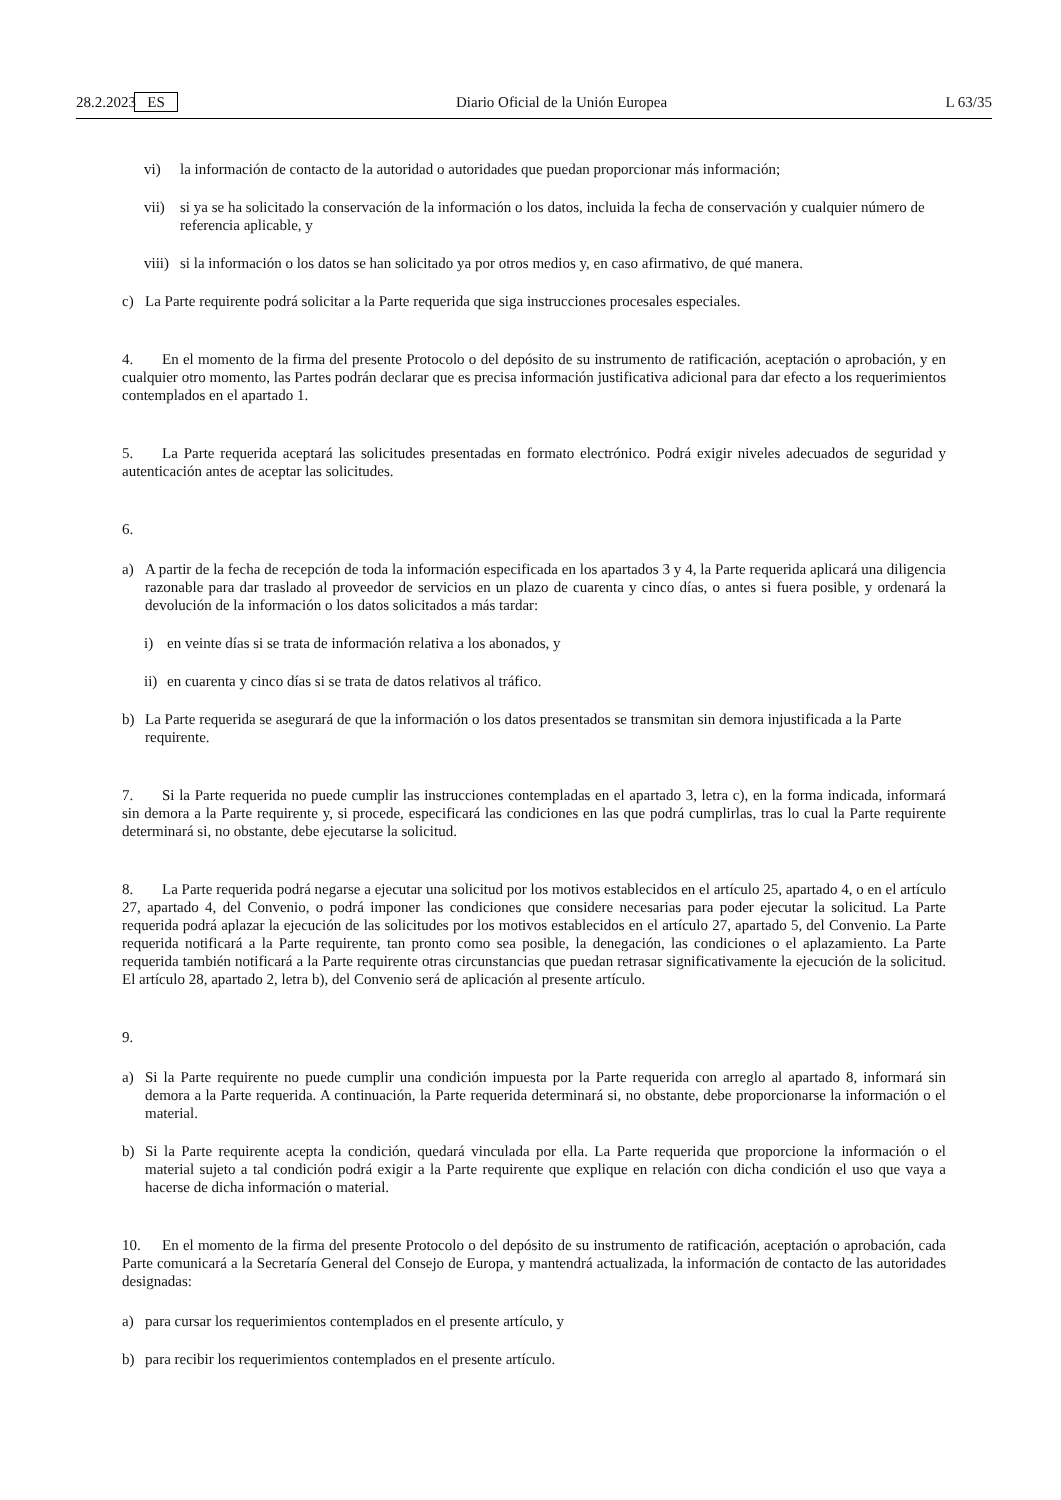28.2.2023 ES Diario Oficial de la Unión Europea L 63/35
vi) la información de contacto de la autoridad o autoridades que puedan proporcionar más información;
vii) si ya se ha solicitado la conservación de la información o los datos, incluida la fecha de conservación y cualquier número de referencia aplicable, y
viii) si la información o los datos se han solicitado ya por otros medios y, en caso afirmativo, de qué manera.
c) La Parte requirente podrá solicitar a la Parte requerida que siga instrucciones procesales especiales.
4. En el momento de la firma del presente Protocolo o del depósito de su instrumento de ratificación, aceptación o aprobación, y en cualquier otro momento, las Partes podrán declarar que es precisa información justificativa adicional para dar efecto a los requerimientos contemplados en el apartado 1.
5. La Parte requerida aceptará las solicitudes presentadas en formato electrónico. Podrá exigir niveles adecuados de seguridad y autenticación antes de aceptar las solicitudes.
6.
a) A partir de la fecha de recepción de toda la información especificada en los apartados 3 y 4, la Parte requerida aplicará una diligencia razonable para dar traslado al proveedor de servicios en un plazo de cuarenta y cinco días, o antes si fuera posible, y ordenará la devolución de la información o los datos solicitados a más tardar:
i) en veinte días si se trata de información relativa a los abonados, y
ii) en cuarenta y cinco días si se trata de datos relativos al tráfico.
b) La Parte requerida se asegurará de que la información o los datos presentados se transmitan sin demora injustificada a la Parte requirente.
7. Si la Parte requerida no puede cumplir las instrucciones contempladas en el apartado 3, letra c), en la forma indicada, informará sin demora a la Parte requirente y, si procede, especificará las condiciones en las que podrá cumplirlas, tras lo cual la Parte requirente determinará si, no obstante, debe ejecutarse la solicitud.
8. La Parte requerida podrá negarse a ejecutar una solicitud por los motivos establecidos en el artículo 25, apartado 4, o en el artículo 27, apartado 4, del Convenio, o podrá imponer las condiciones que considere necesarias para poder ejecutar la solicitud. La Parte requerida podrá aplazar la ejecución de las solicitudes por los motivos establecidos en el artículo 27, apartado 5, del Convenio. La Parte requerida notificará a la Parte requirente, tan pronto como sea posible, la denegación, las condiciones o el aplazamiento. La Parte requerida también notificará a la Parte requirente otras circunstancias que puedan retrasar significativamente la ejecución de la solicitud. El artículo 28, apartado 2, letra b), del Convenio será de aplicación al presente artículo.
9.
a) Si la Parte requirente no puede cumplir una condición impuesta por la Parte requerida con arreglo al apartado 8, informará sin demora a la Parte requerida. A continuación, la Parte requerida determinará si, no obstante, debe proporcionarse la información o el material.
b) Si la Parte requirente acepta la condición, quedará vinculada por ella. La Parte requerida que proporcione la información o el material sujeto a tal condición podrá exigir a la Parte requirente que explique en relación con dicha condición el uso que vaya a hacerse de dicha información o material.
10. En el momento de la firma del presente Protocolo o del depósito de su instrumento de ratificación, aceptación o aprobación, cada Parte comunicará a la Secretaría General del Consejo de Europa, y mantendrá actualizada, la información de contacto de las autoridades designadas:
a) para cursar los requerimientos contemplados en el presente artículo, y
b) para recibir los requerimientos contemplados en el presente artículo.